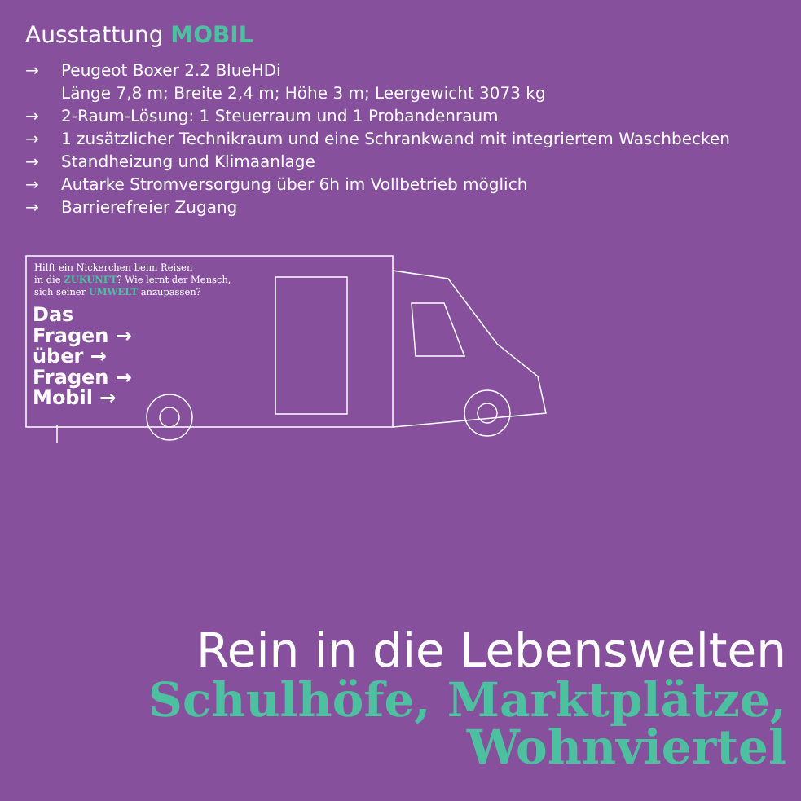Ausstattung MOBIL
→ Peugeot Boxer 2.2 BlueHDi
Länge 7,8 m; Breite 2,4 m; Höhe 3 m; Leergewicht 3073 kg
→ 2-Raum-Lösung: 1 Steuerraum und 1 Probandenraum
→ 1 zusätzlicher Technikraum und eine Schrankwand mit integriertem Waschbecken
→ Standheizung und Klimaanlage
→ Autarke Stromversorgung über 6h im Vollbetrieb möglich
→ Barrierefreier Zugang
Hilft ein Nickerchen beim Reisen
in die ZUKUNFT? Wie lernt der Mensch,
sich seiner UMWELT anzupassen?
Das
Fragen →
über →
Fragen →
Mobil →
Rein in die Lebenswelten
Schulhöfe, Marktplätze,
Wohnviertel